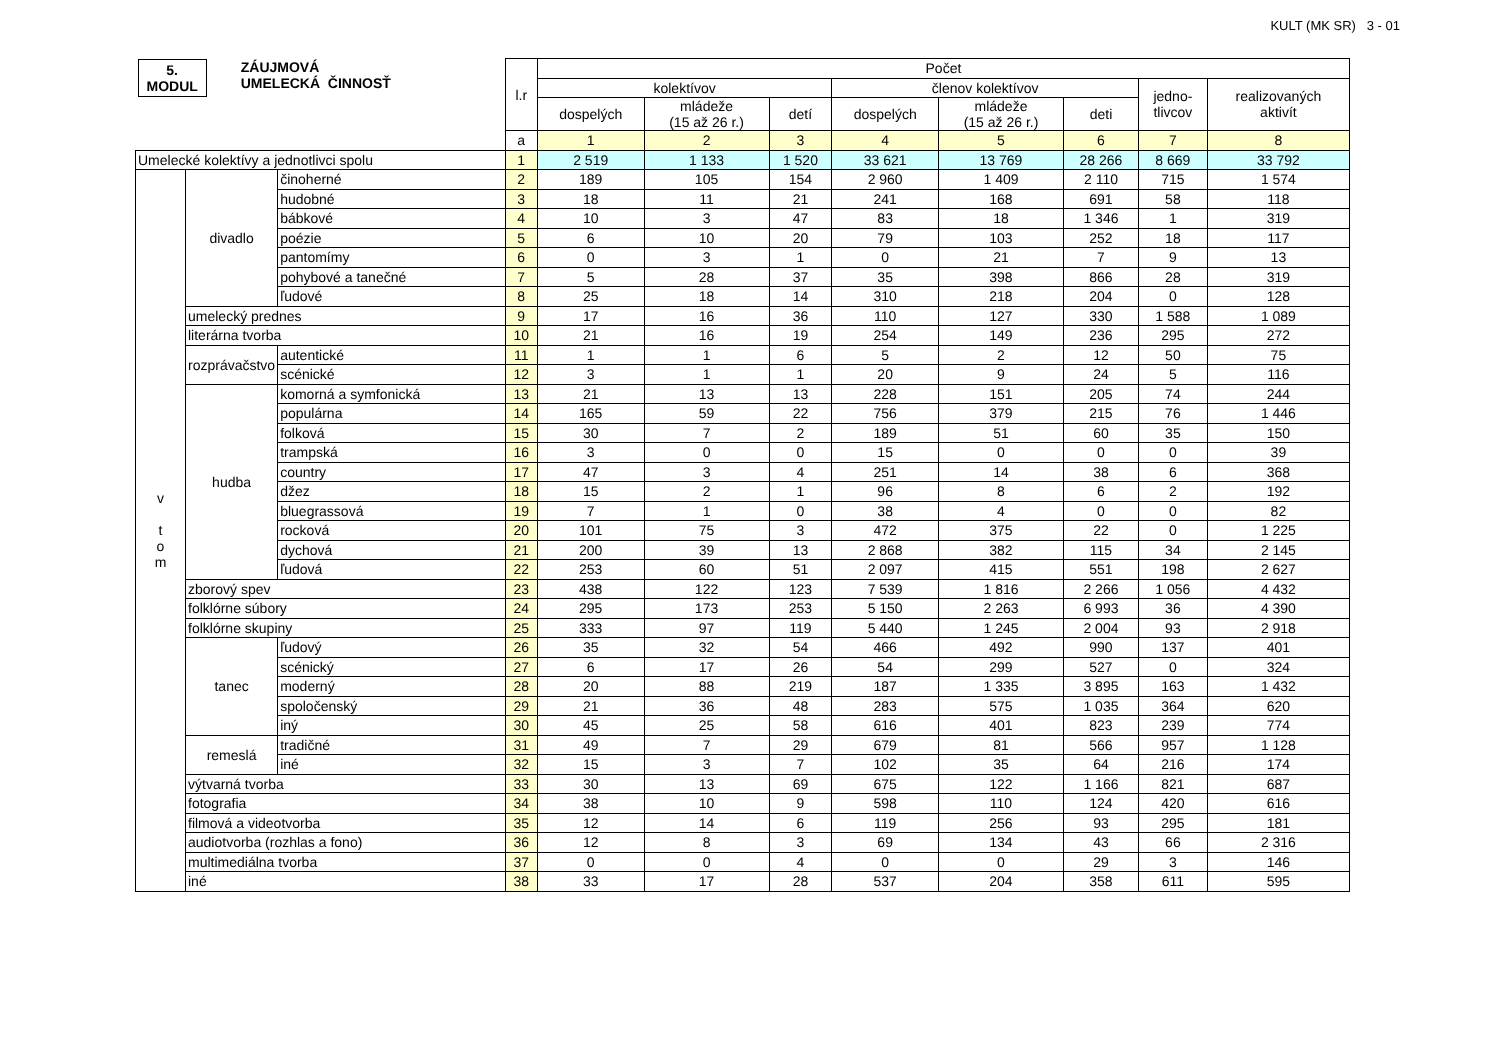KULT (MK SR) 3 - 01
| 5. MODUL ZÁUJMOVÁ UMELECKÁ ČINNOSŤ | | | l.r | Počet | | | | | | | |
| --- | --- | --- | --- | --- | --- | --- | --- | --- | --- | --- | --- |
| | | | | kolektívov | | | členov kolektívov | | | jedno- tlivcov | realizovaných aktivít |
| | | | | dospelých | mládeže (15 až 26 r.) | detí | dospelých | mládeže (15 až 26 r.) | deti | | |
| | | | a | 1 | 2 | 3 | 4 | 5 | 6 | 7 | 8 |
| Umelecké kolektívy a jednotlivci spolu | | | 1 | 2 519 | 1 133 | 1 520 | 33 621 | 13 769 | 28 266 | 8 669 | 33 792 |
| v t o m | divadlo | činoherné | 2 | 189 | 105 | 154 | 2 960 | 1 409 | 2 110 | 715 | 1 574 |
| | | hudobné | 3 | 18 | 11 | 21 | 241 | 168 | 691 | 58 | 118 |
| | | bábkové | 4 | 10 | 3 | 47 | 83 | 18 | 1 346 | 1 | 319 |
| | | poézie | 5 | 6 | 10 | 20 | 79 | 103 | 252 | 18 | 117 |
| | | pantomímy | 6 | 0 | 3 | 1 | 0 | 21 | 7 | 9 | 13 |
| | | pohybové a tanečné | 7 | 5 | 28 | 37 | 35 | 398 | 866 | 28 | 319 |
| | | ľudové | 8 | 25 | 18 | 14 | 310 | 218 | 204 | 0 | 128 |
| | umelecký prednes | | 9 | 17 | 16 | 36 | 110 | 127 | 330 | 1 588 | 1 089 |
| | literárna tvorba | | 10 | 21 | 16 | 19 | 254 | 149 | 236 | 295 | 272 |
| | rozprávačstvo | autentické | 11 | 1 | 1 | 6 | 5 | 2 | 12 | 50 | 75 |
| | | scénické | 12 | 3 | 1 | 1 | 20 | 9 | 24 | 5 | 116 |
| | hudba | komorná a symfonická | 13 | 21 | 13 | 13 | 228 | 151 | 205 | 74 | 244 |
| | | populárna | 14 | 165 | 59 | 22 | 756 | 379 | 215 | 76 | 1 446 |
| | | folková | 15 | 30 | 7 | 2 | 189 | 51 | 60 | 35 | 150 |
| | | trampská | 16 | 3 | 0 | 0 | 15 | 0 | 0 | 0 | 39 |
| | | country | 17 | 47 | 3 | 4 | 251 | 14 | 38 | 6 | 368 |
| | | džez | 18 | 15 | 2 | 1 | 96 | 8 | 6 | 2 | 192 |
| | | bluegrassová | 19 | 7 | 1 | 0 | 38 | 4 | 0 | 0 | 82 |
| | | rocková | 20 | 101 | 75 | 3 | 472 | 375 | 22 | 0 | 1 225 |
| | | dychová | 21 | 200 | 39 | 13 | 2 868 | 382 | 115 | 34 | 2 145 |
| | | ľudová | 22 | 253 | 60 | 51 | 2 097 | 415 | 551 | 198 | 2 627 |
| | zborový spev | | 23 | 438 | 122 | 123 | 7 539 | 1 816 | 2 266 | 1 056 | 4 432 |
| | folklórne súbory | | 24 | 295 | 173 | 253 | 5 150 | 2 263 | 6 993 | 36 | 4 390 |
| | folklórne skupiny | | 25 | 333 | 97 | 119 | 5 440 | 1 245 | 2 004 | 93 | 2 918 |
| | tanec | ľudový | 26 | 35 | 32 | 54 | 466 | 492 | 990 | 137 | 401 |
| | | scénický | 27 | 6 | 17 | 26 | 54 | 299 | 527 | 0 | 324 |
| | | moderný | 28 | 20 | 88 | 219 | 187 | 1 335 | 3 895 | 163 | 1 432 |
| | | spoločenský | 29 | 21 | 36 | 48 | 283 | 575 | 1 035 | 364 | 620 |
| | | iný | 30 | 45 | 25 | 58 | 616 | 401 | 823 | 239 | 774 |
| | remeslá | tradičné | 31 | 49 | 7 | 29 | 679 | 81 | 566 | 957 | 1 128 |
| | | iné | 32 | 15 | 3 | 7 | 102 | 35 | 64 | 216 | 174 |
| | výtvarná tvorba | | 33 | 30 | 13 | 69 | 675 | 122 | 1 166 | 821 | 687 |
| | fotografia | | 34 | 38 | 10 | 9 | 598 | 110 | 124 | 420 | 616 |
| | filmová a videotvorba | | 35 | 12 | 14 | 6 | 119 | 256 | 93 | 295 | 181 |
| | audiotvorba (rozhlas a fono) | | 36 | 12 | 8 | 3 | 69 | 134 | 43 | 66 | 2 316 |
| | multimediálna tvorba | | 37 | 0 | 0 | 4 | 0 | 0 | 29 | 3 | 146 |
| | iné | | 38 | 33 | 17 | 28 | 537 | 204 | 358 | 611 | 595 |